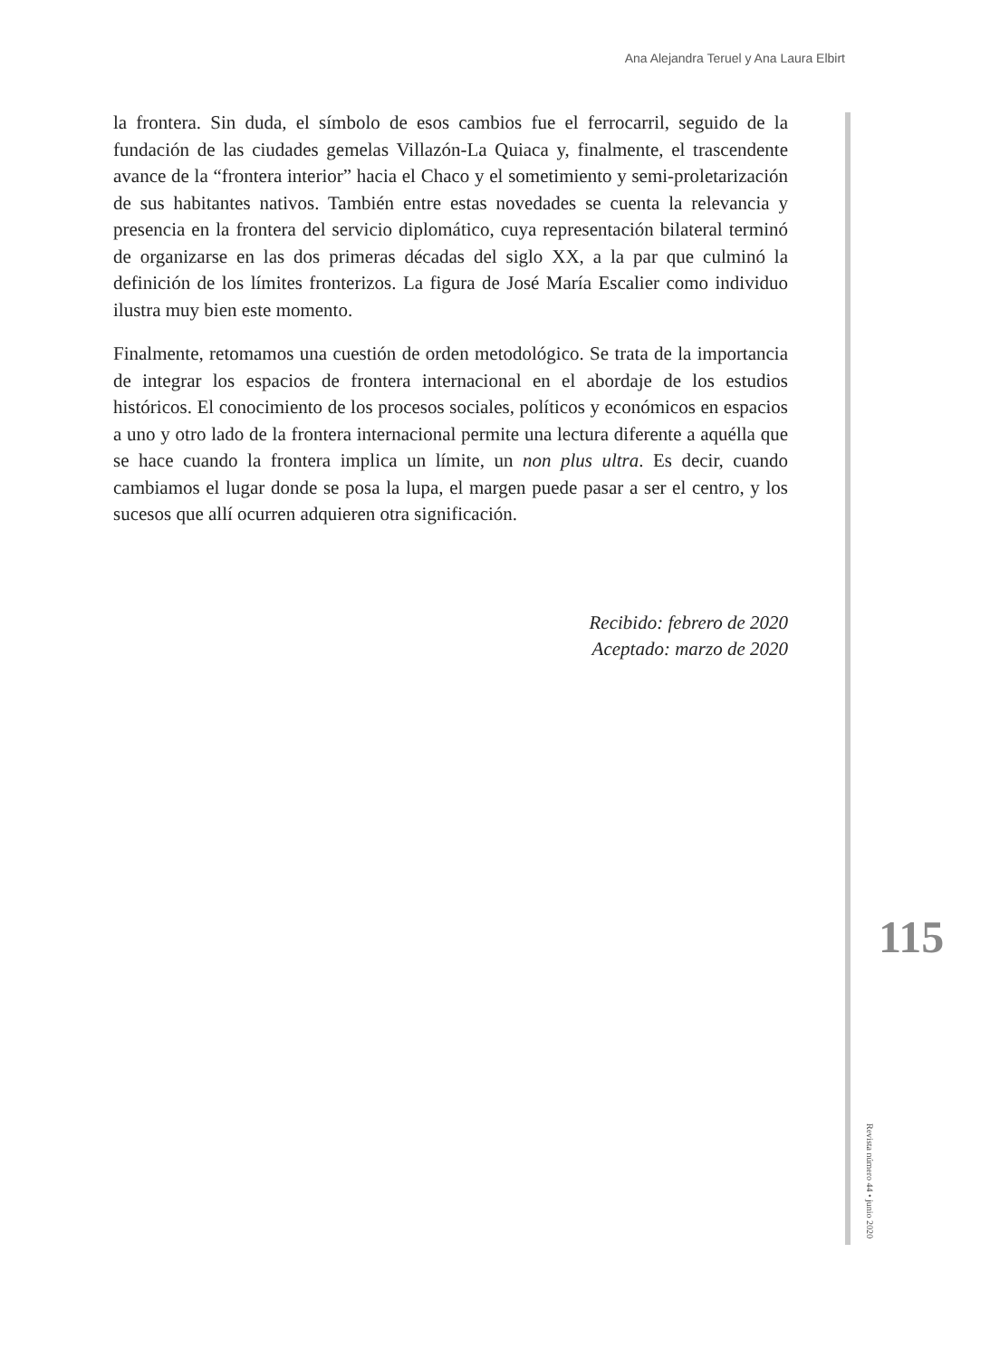Ana Alejandra Teruel y Ana Laura Elbirt
la frontera. Sin duda, el símbolo de esos cambios fue el ferrocarril, seguido de la fundación de las ciudades gemelas Villazón-La Quiaca y, finalmente, el trascendente avance de la “frontera interior” hacia el Chaco y el sometimiento y semi-proletarización de sus habitantes nativos. También entre estas novedades se cuenta la relevancia y presencia en la frontera del servicio diplomático, cuya representación bilateral terminó de organizarse en las dos primeras décadas del siglo XX, a la par que culminó la definición de los límites fronterizos. La figura de José María Escalier como individuo ilustra muy bien este momento.
Finalmente, retomamos una cuestión de orden metodológico. Se trata de la importancia de integrar los espacios de frontera internacional en el abordaje de los estudios históricos. El conocimiento de los procesos sociales, políticos y económicos en espacios a uno y otro lado de la frontera internacional permite una lectura diferente a aquélla que se hace cuando la frontera implica un límite, un non plus ultra. Es decir, cuando cambiamos el lugar donde se posa la lupa, el margen puede pasar a ser el centro, y los sucesos que allí ocurren adquieren otra significación.
Recibido: febrero de 2020
Aceptado: marzo de 2020
115
Revista número 44 • junio 2020